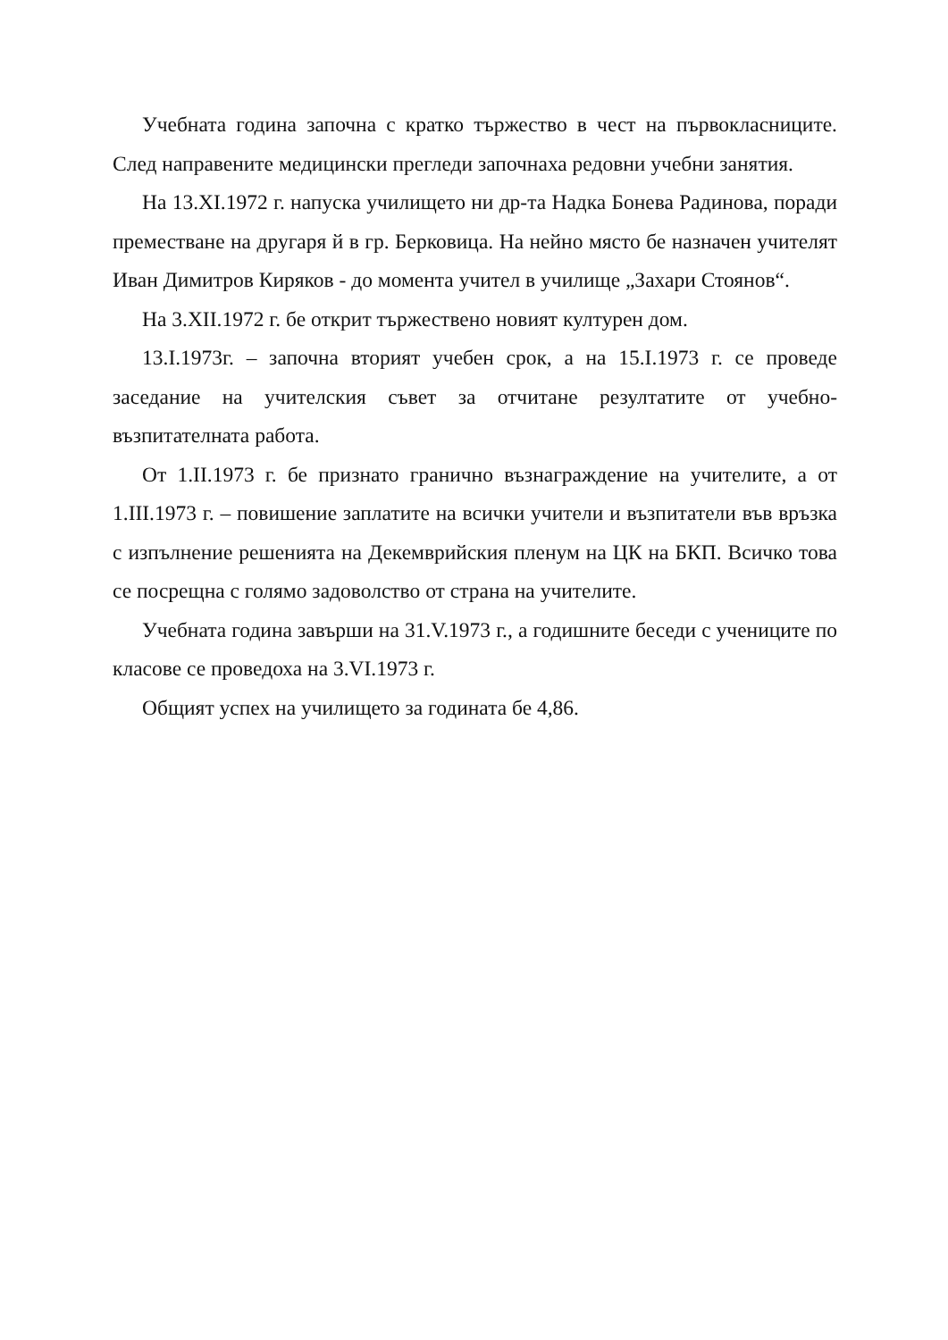Учебната година започна с кратко тържество в чест на първокласниците. След направените медицински прегледи започнаха редовни учебни занятия.
На 13.XI.1972 г. напуска училището ни др-та Надка Бонева Радинова, поради преместване на другаря й в гр. Берковица. На нейно място бе назначен учителят Иван Димитров Киряков - до момента учител в училище „Захари Стоянов“.
На 3.XII.1972 г. бе открит тържествено новият културен дом.
13.I.1973г. – започна вторият учебен срок, а на 15.I.1973 г. се проведе заседание на учителския съвет за отчитане резултатите от учебно-възпитателната работа.
От 1.II.1973 г. бе признато гранично възнаграждение на учителите, а от 1.III.1973 г. – повишение заплатите на всички учители и възпитатели във връзка с изпълнение решенията на Декемврийския пленум на ЦК на БКП. Всичко това се посрещна с голямо задоволство от страна на учителите.
Учебната година завърши на 31.V.1973 г., а годишните беседи с учениците по класове се проведоха на 3.VI.1973 г.
Общият успех на училището за годината бе 4,86.